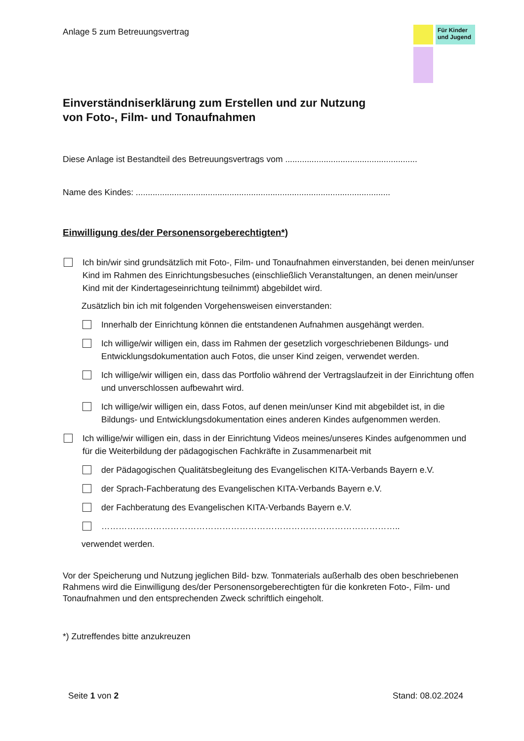Anlage 5 zum Betreuungsvertrag
Für Kinder und Jugend
Einverständniserklärung zum Erstellen und zur Nutzung
von Foto-, Film- und Tonaufnahmen
Diese Anlage ist Bestandteil des Betreuungsvertrags vom .......................................................
Name des Kindes: ..........................................................................................................
Einwilligung des/der Personensorgeberechtigten*)
Ich bin/wir sind grundsätzlich mit Foto-, Film- und Tonaufnahmen einverstanden, bei denen mein/unser Kind im Rahmen des Einrichtungsbesuches (einschließlich Veranstaltungen, an denen mein/unser Kind mit der Kindertageseinrichtung teilnimmt) abgebildet wird.
Zusätzlich bin ich mit folgenden Vorgehensweisen einverstanden:
Innerhalb der Einrichtung können die entstandenen Aufnahmen ausgehängt werden.
Ich willige/wir willigen ein, dass im Rahmen der gesetzlich vorgeschriebenen Bildungs- und Entwicklungsdokumentation auch Fotos, die unser Kind zeigen, verwendet werden.
Ich willige/wir willigen ein, dass das Portfolio während der Vertragslaufzeit in der Einrichtung offen und unverschlossen aufbewahrt wird.
Ich willige/wir willigen ein, dass Fotos, auf denen mein/unser Kind mit abgebildet ist, in die Bildungs- und Entwicklungsdokumentation eines anderen Kindes aufgenommen werden.
Ich willige/wir willigen ein, dass in der Einrichtung Videos meines/unseres Kindes aufgenommen und für die Weiterbildung der pädagogischen Fachkräfte in Zusammenarbeit mit
der Pädagogischen Qualitätsbegleitung des Evangelischen KITA-Verbands Bayern e.V.
der Sprach-Fachberatung des Evangelischen KITA-Verbands Bayern e.V.
der Fachberatung des Evangelischen KITA-Verbands Bayern e.V.
…………………………………………………………………………………………..
verwendet werden.
Vor der Speicherung und Nutzung jeglichen Bild- bzw. Tonmaterials außerhalb des oben beschriebenen Rahmens wird die Einwilligung des/der Personensorgeberechtigten für die konkreten Foto-, Film- und Tonaufnahmen und den entsprechenden Zweck schriftlich eingeholt.
*) Zutreffendes bitte anzukreuzen
Seite 1 von 2 Stand: 08.02.2024